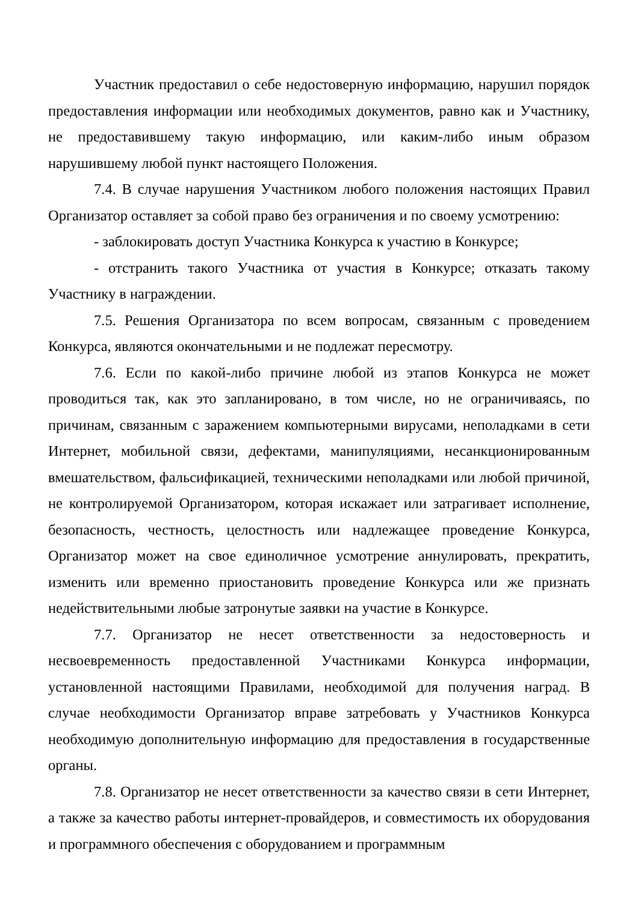Участник предоставил о себе недостоверную информацию, нарушил порядок предоставления информации или необходимых документов, равно как и Участнику, не предоставившему такую информацию, или каким-либо иным образом нарушившему любой пункт настоящего Положения.
7.4. В случае нарушения Участником любого положения настоящих Правил Организатор оставляет за собой право без ограничения и по своему усмотрению:
- заблокировать доступ Участника Конкурса к участию в Конкурсе;
- отстранить такого Участника от участия в Конкурсе; отказать такому Участнику в награждении.
7.5. Решения Организатора по всем вопросам, связанным с проведением Конкурса, являются окончательными и не подлежат пересмотру.
7.6. Если по какой-либо причине любой из этапов Конкурса не может проводиться так, как это запланировано, в том числе, но не ограничиваясь, по причинам, связанным с заражением компьютерными вирусами, неполадками в сети Интернет, мобильной связи, дефектами, манипуляциями, несанкционированным вмешательством, фальсификацией, техническими неполадками или любой причиной, не контролируемой Организатором, которая искажает или затрагивает исполнение, безопасность, честность, целостность или надлежащее проведение Конкурса, Организатор может на свое единоличное усмотрение аннулировать, прекратить, изменить или временно приостановить проведение Конкурса или же признать недействительными любые затронутые заявки на участие в Конкурсе.
7.7. Организатор не несет ответственности за недостоверность и несвоевременность предоставленной Участниками Конкурса информации, установленной настоящими Правилами, необходимой для получения наград. В случае необходимости Организатор вправе затребовать у Участников Конкурса необходимую дополнительную информацию для предоставления в государственные органы.
7.8. Организатор не несет ответственности за качество связи в сети Интернет, а также за качество работы интернет-провайдеров, и совместимость их оборудования и программного обеспечения с оборудованием и программным